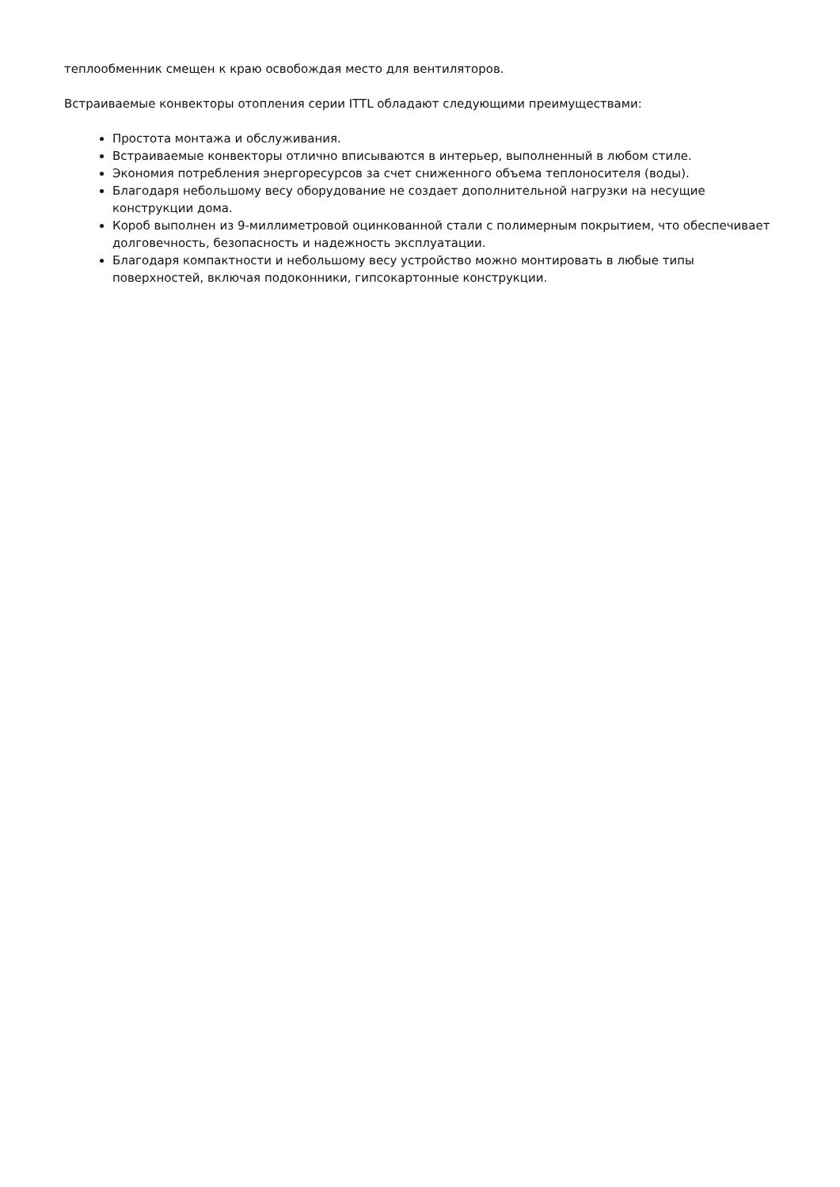теплообменник смещен к краю освобождая место для вентиляторов.
Встраиваемые конвекторы отопления серии ITTL обладают следующими преимуществами:
Простота монтажа и обслуживания.
Встраиваемые конвекторы отлично вписываются в интерьер, выполненный в любом стиле.
Экономия потребления энергоресурсов за счет сниженного объема теплоносителя (воды).
Благодаря небольшому весу оборудование не создает дополнительной нагрузки на несущие конструкции дома.
Короб выполнен из 9-миллиметровой оцинкованной стали с полимерным покрытием, что обеспечивает долговечность, безопасность и надежность эксплуатации.
Благодаря компактности и небольшому весу устройство можно монтировать в любые типы поверхностей, включая подоконники, гипсокартонные конструкции.